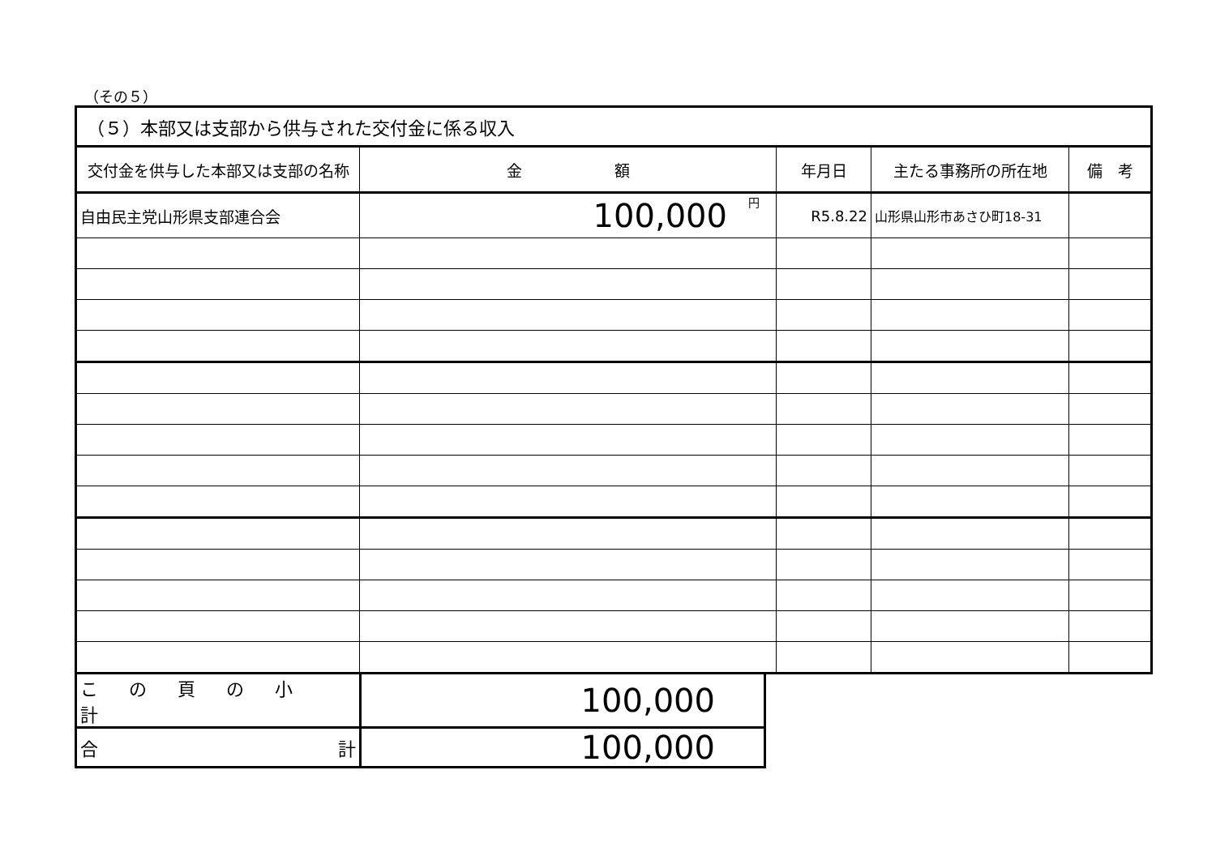（その５）
| （５）本部又は支部から供与された交付金に係る収入 | | | | |
| 交付金を供与した本部又は支部の名称 | 金 額 | 年月日 | 主たる事務所の所在地 | 備 考 |
| 自由民主党山形県支部連合会 | 円 100,000 | R5.8.22 | 山形県山形市あさひ町18-31 | |
| この頁の小計 | 100,000 |
| 合 計 | 100,000 |